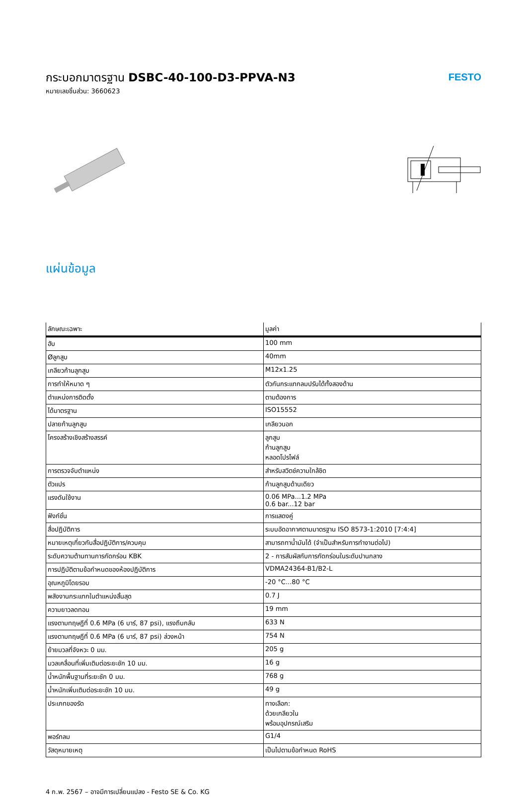กระบอกมาตรฐาน DSBC-40-100-D3-PPVA-N3
หมายเลขชิ้นส่วน: 3660623
FESTO
แผ่นข้อมูล
| ลักษณะเฉพาะ | มูลค่า |
| --- | --- |
| ฮับ | 100 mm |
| Øลูกสูบ | 40mm |
| เกลียวก้านลูกสูบ | M12x1.25 |
| การทำให้หมาด ๆ | ตัวกันกระแทกลมปรับได้ทั้งสองด้าน |
| ตำแหน่งการติดตั้ง | ตามต้องการ |
| ได้มาตรฐาน | ISO15552 |
| ปลายก้านลูกสูบ | เกลียวนอก |
| โครงสร้างเชิงสร้างสรรค์ | ลูกสูบ ก้านลูกสูบ หลอดโปรไฟล์ |
| การตรวจจับตำแหน่ง | สำหรับสวิตช์ความใกล้ชิด |
| ตัวแปร | ก้านลูกสูบด้านเดียว |
| แรงดันใช้งาน | 0.06 MPa...1.2 MPa 0.6 bar...12 bar |
| ฟังก์ชั่น | การแสดงคู่ |
| สื่อปฏิบัติการ | ระบบอัดอากาศตามมาตรฐาน ISO 8573-1:2010 [7:4:4] |
| หมายเหตุเกี่ยวกับสื่อปฏิบัติการ/ควบคุม | สามารถทาน้ำมันได้ (จำเป็นสำหรับการทำงานต่อไป) |
| ระดับความต้านทานการกัดกร่อน KBK | 2 - การสัมผัสกับการกัดกร่อนในระดับปานกลาง |
| การปฏิบัติตามข้อกำหนดของห้องปฏิบัติการ | VDMA24364-B1/B2-L |
| อุณหภูมิโดยรอบ | -20 °C...80 °C |
| พลังงานกระแทกในตำแหน่งสิ้นสุด | 0.7 J |
| ความยาวลดทอน | 19 mm |
| แรงตามทฤษฎีที่ 0.6 MPa (6 บาร์, 87 psi), แรงถึบกลับ | 633 N |
| แรงตามทฤษฎีที่ 0.6 MPa (6 บาร์, 87 psi) ล่วงหน้า | 754 N |
| ย้ายมวลที่จังหวะ 0 มม. | 205 g |
| มวลเคลื่อนที่เพิ่มเติมต่อระยะชัก 10 มม. | 16 g |
| น้ำหนักพื้นฐานที่ระยะชัก 0 มม. | 768 g |
| น้ำหนักเพิ่มเติมต่อระยะชัก 10 มม. | 49 g |
| ประเภทของรัด | ทางเลือก: ด้วยเกลียวใน พร้อมอุปกรณ์เสริม |
| พอร์ทลม | G1/4 |
| วัสดุหมายเหตุ | เป็นไปตามข้อกำหนด RoHS |
4 ก.พ. 2567 – อาจมีการเปลี่ยนแปลง - Festo SE & Co. KG